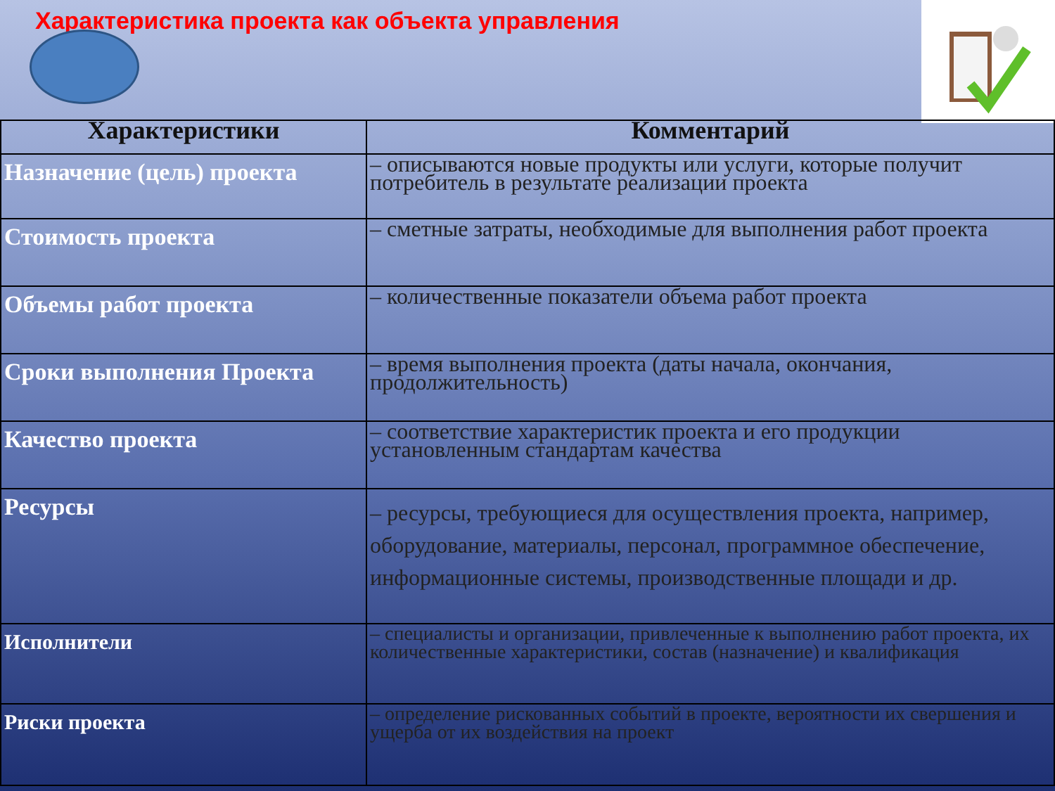Характеристика проекта как объекта управления
| Характеристики | Комментарий |
| --- | --- |
| Назначение (цель) проекта | – описываются новые продукты или услуги, которые получит потребитель в результате реализации проекта |
| Стоимость проекта | – сметные затраты, необходимые для выполнения работ проекта |
| Объемы работ проекта | – количественные показатели объема работ проекта |
| Сроки выполнения Проекта | – время выполнения проекта (даты начала, окончания, продолжительность) |
| Качество проекта | – соответствие характеристик проекта и его продукции установленным стандартам качества |
| Ресурсы | – ресурсы, требующиеся для осуществления проекта, например, оборудование, материалы, персонал, программное обеспечение, информационные системы, производственные площади и др. |
| Исполнители | – специалисты и организации, привлеченные к выполнению работ проекта, их количественные характеристики, состав (назначение) и квалификация |
| Риски проекта | – определение рискованных событий в проекте, вероятности их свершения и ущерба от их воздействия на проект |